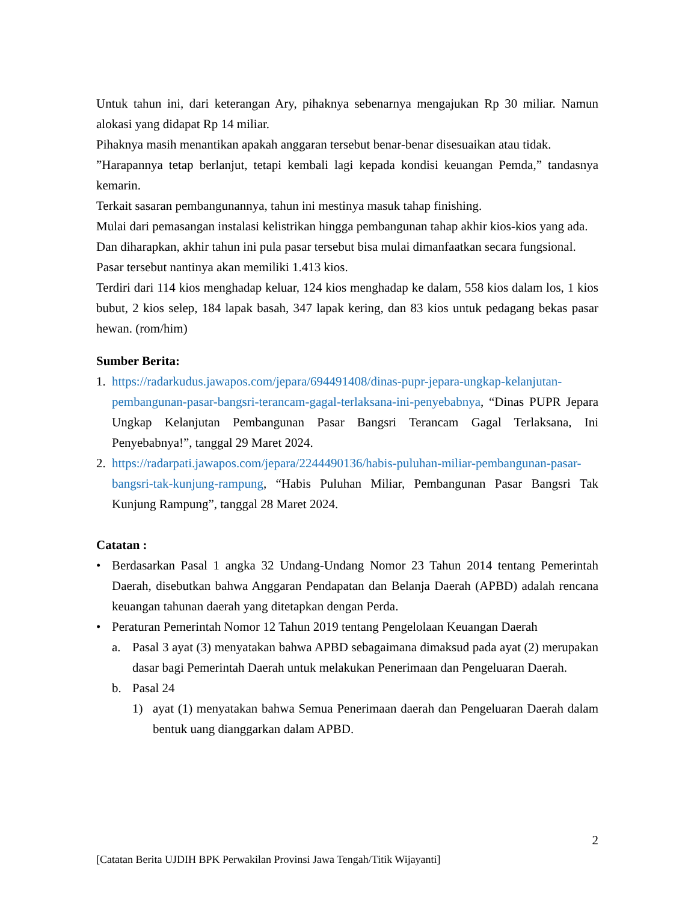Untuk tahun ini, dari keterangan Ary, pihaknya sebenarnya mengajukan Rp 30 miliar. Namun alokasi yang didapat Rp 14 miliar.
Pihaknya masih menantikan apakah anggaran tersebut benar-benar disesuaikan atau tidak.
”Harapannya tetap berlanjut, tetapi kembali lagi kepada kondisi keuangan Pemda,” tandasnya kemarin.
Terkait sasaran pembangunannya, tahun ini mestinya masuk tahap finishing.
Mulai dari pemasangan instalasi kelistrikan hingga pembangunan tahap akhir kios-kios yang ada.
Dan diharapkan, akhir tahun ini pula pasar tersebut bisa mulai dimanfaatkan secara fungsional.
Pasar tersebut nantinya akan memiliki 1.413 kios.
Terdiri dari 114 kios menghadap keluar, 124 kios menghadap ke dalam, 558 kios dalam los, 1 kios bubut, 2 kios selep, 184 lapak basah, 347 lapak kering, dan 83 kios untuk pedagang bekas pasar hewan. (rom/him)
Sumber Berita:
1. https://radarkudus.jawapos.com/jepara/694491408/dinas-pupr-jepara-ungkap-kelanjutan-pembangunan-pasar-bangsri-terancam-gagal-terlaksana-ini-penyebabnya, “Dinas PUPR Jepara Ungkap Kelanjutan Pembangunan Pasar Bangsri Terancam Gagal Terlaksana, Ini Penyebabnya!”, tanggal 29 Maret 2024.
2. https://radarpati.jawapos.com/jepara/2244490136/habis-puluhan-miliar-pembangunan-pasar-bangsri-tak-kunjung-rampung, “Habis Puluhan Miliar, Pembangunan Pasar Bangsri Tak Kunjung Rampung”, tanggal 28 Maret 2024.
Catatan :
• Berdasarkan Pasal 1 angka 32 Undang-Undang Nomor 23 Tahun 2014 tentang Pemerintah Daerah, disebutkan bahwa Anggaran Pendapatan dan Belanja Daerah (APBD) adalah rencana keuangan tahunan daerah yang ditetapkan dengan Perda.
• Peraturan Pemerintah Nomor 12 Tahun 2019 tentang Pengelolaan Keuangan Daerah
a. Pasal 3 ayat (3) menyatakan bahwa APBD sebagaimana dimaksud pada ayat (2) merupakan dasar bagi Pemerintah Daerah untuk melakukan Penerimaan dan Pengeluaran Daerah.
b. Pasal 24
1) ayat (1) menyatakan bahwa Semua Penerimaan daerah dan Pengeluaran Daerah dalam bentuk uang dianggarkan dalam APBD.
2
[Catatan Berita UJDIH BPK Perwakilan Provinsi Jawa Tengah/Titik Wijayanti]